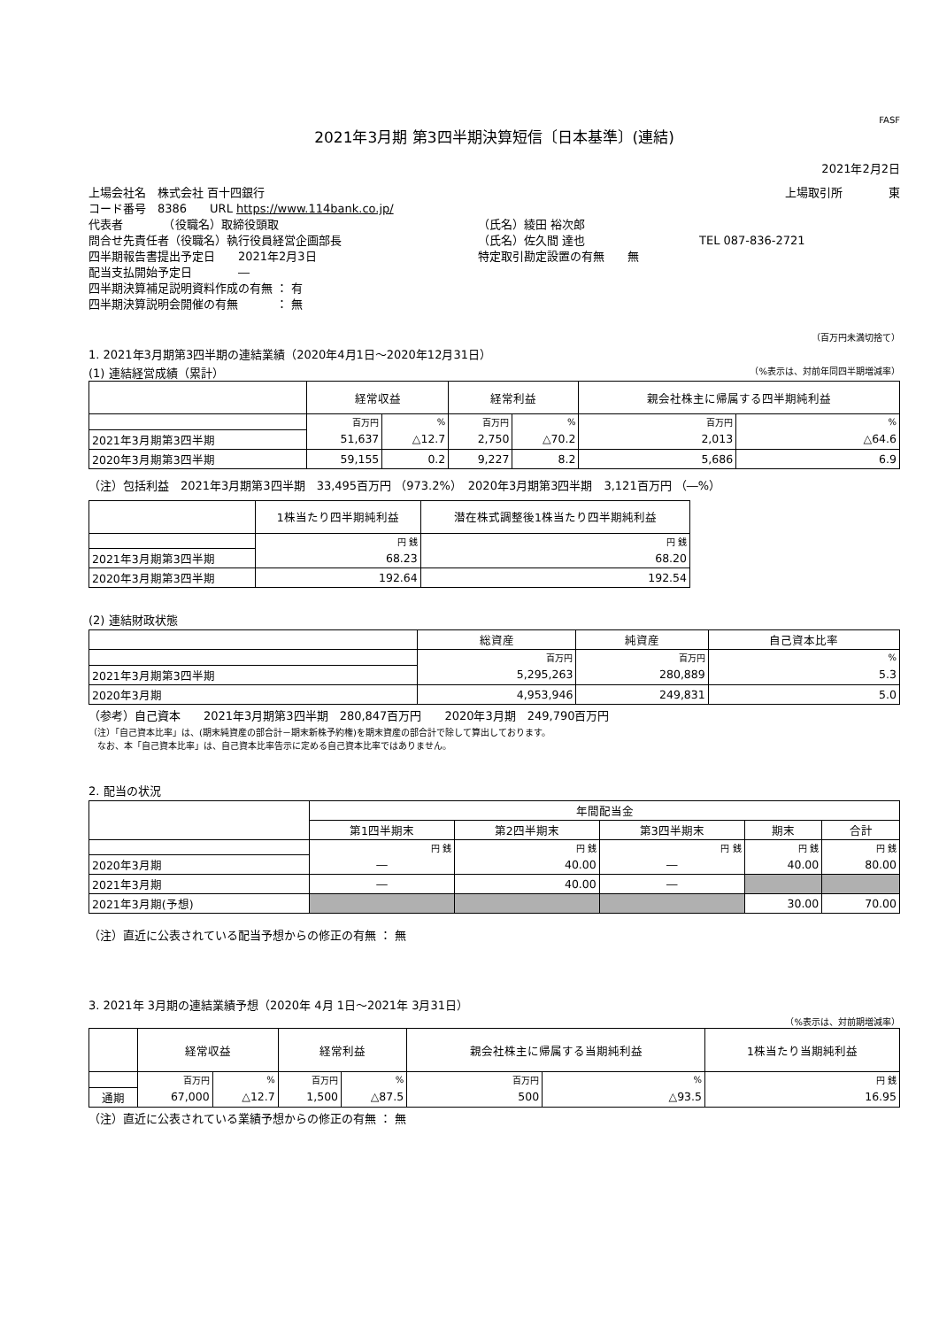FASF
2021年3月期 第3四半期決算短信〔日本基準〕(連結)
2021年2月2日
上場会社名　株式会社 百十四銀行 上場取引所　　　　東
コード番号　8386　　URL https://www.114bank.co.jp/
代表者　　　　（役職名）取締役頭取 （氏名）綾田 裕次郎
問合せ先責任者（役職名）執行役員経営企画部長 （氏名）佐久間 達也 TEL 087-836-2721
四半期報告書提出予定日　　2021年2月3日 特定取引勘定設置の有無　　無
配当支払開始予定日　　　　―
四半期決算補足説明資料作成の有無 ： 有
四半期決算説明会開催の有無　　　 ： 無
（百万円未満切捨て）
1. 2021年3月期第3四半期の連結業績（2020年4月1日～2020年12月31日）
(1) 連結経営成績（累計） （%表示は、対前年同四半期増減率）
| | 経常収益 | | 経常利益 | | 親会社株主に帰属する四半期純利益 | |
| --- | --- | --- | --- | --- | --- | --- |
| | 百万円 | % | 百万円 | % | 百万円 | % |
| 2021年3月期第3四半期 | 51,637 | △12.7 | 2,750 | △70.2 | 2,013 | △64.6 |
| 2020年3月期第3四半期 | 59,155 | 0.2 | 9,227 | 8.2 | 5,686 | 6.9 |
（注）包括利益　2021年3月期第3四半期　33,495百万円 （973.2%）　2020年3月期第3四半期　3,121百万円 （―%）
| | 1株当たり四半期純利益 | 潜在株式調整後1株当たり四半期純利益 |
| --- | --- | --- |
| | 円 銭 | 円 銭 |
| 2021年3月期第3四半期 | 68.23 | 68.20 |
| 2020年3月期第3四半期 | 192.64 | 192.54 |
(2) 連結財政状態
| | 総資産 | 純資産 | 自己資本比率 |
| --- | --- | --- | --- |
| | 百万円 | 百万円 | % |
| 2021年3月期第3四半期 | 5,295,263 | 280,889 | 5.3 |
| 2020年3月期 | 4,953,946 | 249,831 | 5.0 |
（参考）自己資本　　2021年3月期第3四半期　280,847百万円　　2020年3月期　249,790百万円
（注）「自己資本比率」は、(期末純資産の部合計－期末新株予約権)を期末資産の部合計で除して算出しております。
　なお、本「自己資本比率」は、自己資本比率告示に定める自己資本比率ではありません。
2. 配当の状況
| | 年間配当金 | | | | |
| --- | --- | --- | --- | --- | --- |
| | 第1四半期末 | 第2四半期末 | 第3四半期末 | 期末 | 合計 |
| | 円 銭 | 円 銭 | 円 銭 | 円 銭 | 円 銭 |
| 2020年3月期 | ― | 40.00 | ― | 40.00 | 80.00 |
| 2021年3月期 | ― | 40.00 | ― | | |
| 2021年3月期(予想) | | | | 30.00 | 70.00 |
（注）直近に公表されている配当予想からの修正の有無 ： 無
3. 2021年 3月期の連結業績予想（2020年 4月 1日～2021年 3月31日）
（%表示は、対前期増減率）
| | 経常収益 | | 経常利益 | | 親会社株主に帰属する当期純利益 | | 1株当たり当期純利益 |
| --- | --- | --- | --- | --- | --- | --- | --- |
| | 百万円 | % | 百万円 | % | 百万円 | % | 円 銭 |
| 通期 | 67,000 | △12.7 | 1,500 | △87.5 | 500 | △93.5 | 16.95 |
（注）直近に公表されている業績予想からの修正の有無 ： 無